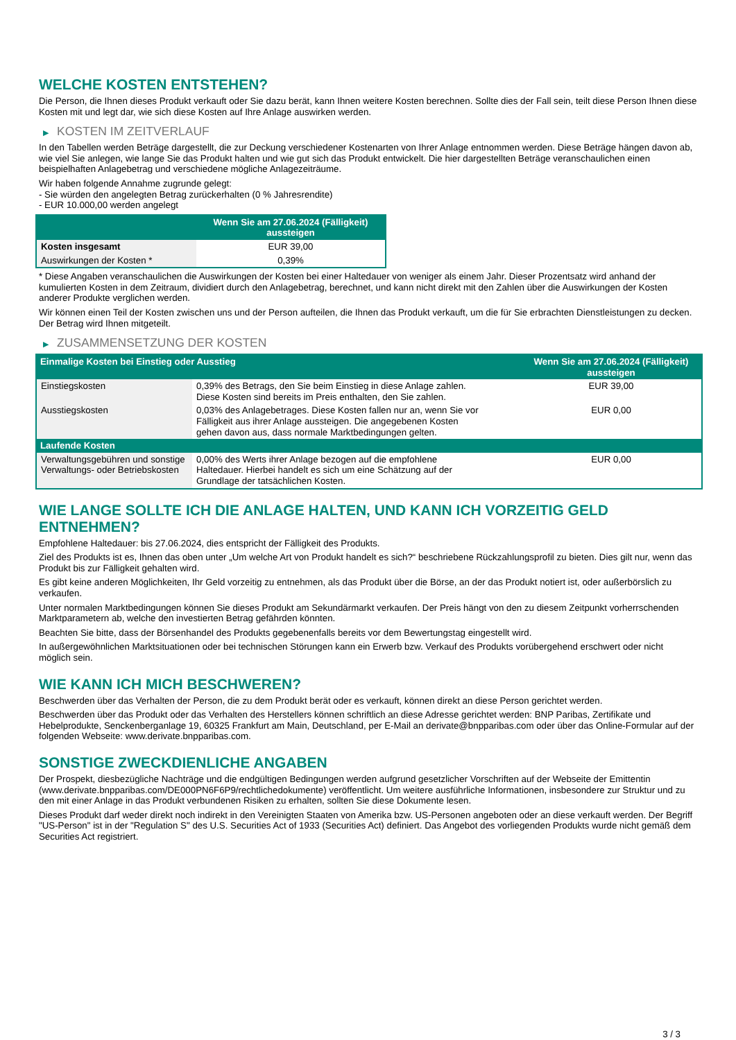WELCHE KOSTEN ENTSTEHEN?
Die Person, die Ihnen dieses Produkt verkauft oder Sie dazu berät, kann Ihnen weitere Kosten berechnen. Sollte dies der Fall sein, teilt diese Person Ihnen diese Kosten mit und legt dar, wie sich diese Kosten auf Ihre Anlage auswirken werden.
▶ KOSTEN IM ZEITVERLAUF
In den Tabellen werden Beträge dargestellt, die zur Deckung verschiedener Kostenarten von Ihrer Anlage entnommen werden. Diese Beträge hängen davon ab, wie viel Sie anlegen, wie lange Sie das Produkt halten und wie gut sich das Produkt entwickelt. Die hier dargestellten Beträge veranschaulichen einen beispielhaften Anlagebetrag und verschiedene mögliche Anlagezeiträume.
Wir haben folgende Annahme zugrunde gelegt:
- Sie würden den angelegten Betrag zurückerhalten (0 % Jahresrendite)
- EUR 10.000,00 werden angelegt
| | Wenn Sie am 27.06.2024 (Fälligkeit) aussteigen |
| --- | --- |
| Kosten insgesamt | EUR 39,00 |
| Auswirkungen der Kosten * | 0,39% |
* Diese Angaben veranschaulichen die Auswirkungen der Kosten bei einer Haltedauer von weniger als einem Jahr. Dieser Prozentsatz wird anhand der kumulierten Kosten in dem Zeitraum, dividiert durch den Anlagebetrag, berechnet, und kann nicht direkt mit den Zahlen über die Auswirkungen der Kosten anderer Produkte verglichen werden.
Wir können einen Teil der Kosten zwischen uns und der Person aufteilen, die Ihnen das Produkt verkauft, um die für Sie erbrachten Dienstleistungen zu decken. Der Betrag wird Ihnen mitgeteilt.
▶ ZUSAMMENSETZUNG DER KOSTEN
| Einmalige Kosten bei Einstieg oder Ausstieg | | Wenn Sie am 27.06.2024 (Fälligkeit) aussteigen |
| --- | --- | --- |
| Einstiegskosten | 0,39% des Betrags, den Sie beim Einstieg in diese Anlage zahlen. Diese Kosten sind bereits im Preis enthalten, den Sie zahlen. | EUR 39,00 |
| Ausstiegskosten | 0,03% des Anlagebetrages. Diese Kosten fallen nur an, wenn Sie vor Fälligkeit aus ihrer Anlage aussteigen. Die angegebenen Kosten gehen davon aus, dass normale Marktbedingungen gelten. | EUR 0,00 |
| Laufende Kosten | | |
| Verwaltungsgebühren und sonstige Verwaltungs- oder Betriebskosten | 0,00% des Werts ihrer Anlage bezogen auf die empfohlene Haltedauer. Hierbei handelt es sich um eine Schätzung auf der Grundlage der tatsächlichen Kosten. | EUR 0,00 |
WIE LANGE SOLLTE ICH DIE ANLAGE HALTEN, UND KANN ICH VORZEITIG GELD ENTNEHMEN?
Empfohlene Haltedauer: bis 27.06.2024, dies entspricht der Fälligkeit des Produkts.
Ziel des Produkts ist es, Ihnen das oben unter „Um welche Art von Produkt handelt es sich?“ beschriebene Rückzahlungsprofil zu bieten. Dies gilt nur, wenn das Produkt bis zur Fälligkeit gehalten wird.
Es gibt keine anderen Möglichkeiten, Ihr Geld vorzeitig zu entnehmen, als das Produkt über die Börse, an der das Produkt notiert ist, oder außerbörslich zu verkaufen.
Unter normalen Marktbedingungen können Sie dieses Produkt am Sekundärmarkt verkaufen. Der Preis hängt von den zu diesem Zeitpunkt vorherrschenden Marktparametern ab, welche den investierten Betrag gefährden könnten.
Beachten Sie bitte, dass der Börsenhandel des Produkts gegebenenfalls bereits vor dem Bewertungstag eingestellt wird.
In außergewöhnlichen Marktsituationen oder bei technischen Störungen kann ein Erwerb bzw. Verkauf des Produkts vorübergehend erschwert oder nicht möglich sein.
WIE KANN ICH MICH BESCHWEREN?
Beschwerden über das Verhalten der Person, die zu dem Produkt berät oder es verkauft, können direkt an diese Person gerichtet werden.
Beschwerden über das Produkt oder das Verhalten des Herstellers können schriftlich an diese Adresse gerichtet werden: BNP Paribas, Zertifikate und Hebelprodukte, Senckenberganlage 19, 60325 Frankfurt am Main, Deutschland, per E-Mail an derivate@bnpparibas.com oder über das Online-Formular auf der folgenden Webseite: www.derivate.bnpparibas.com.
SONSTIGE ZWECKDIENLICHE ANGABEN
Der Prospekt, diesbezügliche Nachträge und die endgültigen Bedingungen werden aufgrund gesetzlicher Vorschriften auf der Webseite der Emittentin (www.derivate.bnpparibas.com/DE000PN6F6P9/rechtlichedokumente) veröffentlicht. Um weitere ausführliche Informationen, insbesondere zur Struktur und zu den mit einer Anlage in das Produkt verbundenen Risiken zu erhalten, sollten Sie diese Dokumente lesen.
Dieses Produkt darf weder direkt noch indirekt in den Vereinigten Staaten von Amerika bzw. US-Personen angeboten oder an diese verkauft werden. Der Begriff "US-Person" ist in der "Regulation S" des U.S. Securities Act of 1933 (Securities Act) definiert. Das Angebot des vorliegenden Produkts wurde nicht gemäß dem Securities Act registriert.
3 / 3